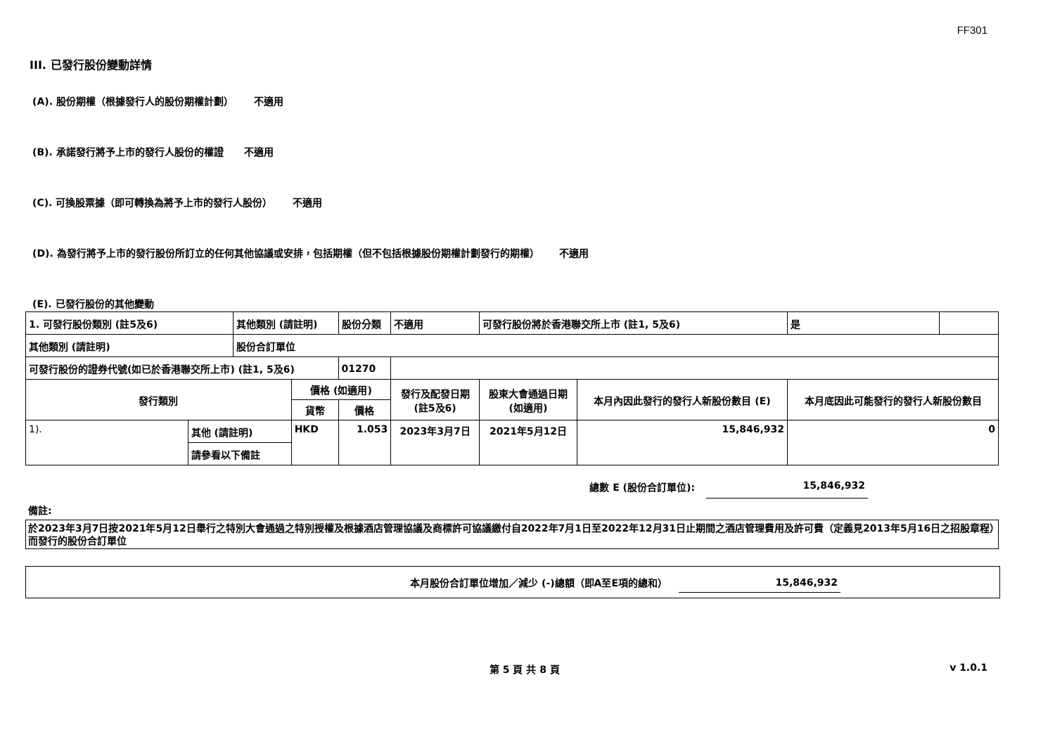FF301
III. 已發行股份變動詳情
(A). 股份期權（根據發行人的股份期權計劃） 不適用
(B). 承諾發行將予上市的發行人股份的權證 不適用
(C). 可換股票據（即可轉換為將予上市的發行人股份） 不適用
(D). 為發行將予上市的發行股份所訂立的任何其他協議或安排，包括期權（但不包括根據股份期權計劃發行的期權） 不適用
(E). 已發行股份的其他變動
| 1. 可發行股份類別 (註5及6) | | 其他類別 (請註明) | | 股份分類 | | 不適用 | 可發行股份將於香港聯交所上市 (註1, 5及6) | | 是 | |
| 其他類別 (請註明) | | 股份合訂單位 | | | | | | | | |
| 可發行股份的證券代號(如已於香港聯交所上市) (註1, 5及6) | | | | | 01270 | | | | | |
| 發行類別 | | | 價格 (如適用) | | | 發行及配發日期 (註5及6) | 股東大會通過日期 (如適用) | 本月內因此發行的發行人新股份數目 (E) | 本月底因此可能發行的發行人新股份數目 | |
| | | | 貨幣 | 價格 | | | | | | |
| 1). | 其他 (請註明) | | HKD | 1.053 | | 2023年3月7日 | 2021年5月12日 | 15,846,932 | 0 | |
| | 請參看以下備註 | | | | | | | | | |
總數 E (股份合訂單位): 15,846,932
備註:
於2023年3月7日按2021年5月12日舉行之特別大會通過之特別授權及根據酒店管理協議及商標許可協議繳付自2022年7月1日至2022年12月31日止期間之酒店管理費用及許可費（定義見2013年5月16日之招股章程）而發行的股份合訂單位
本月股份合訂單位增加／減少 (-)總額（即A至E項的總和） 15,846,932
第 5 頁 共 8 頁 v 1.0.1